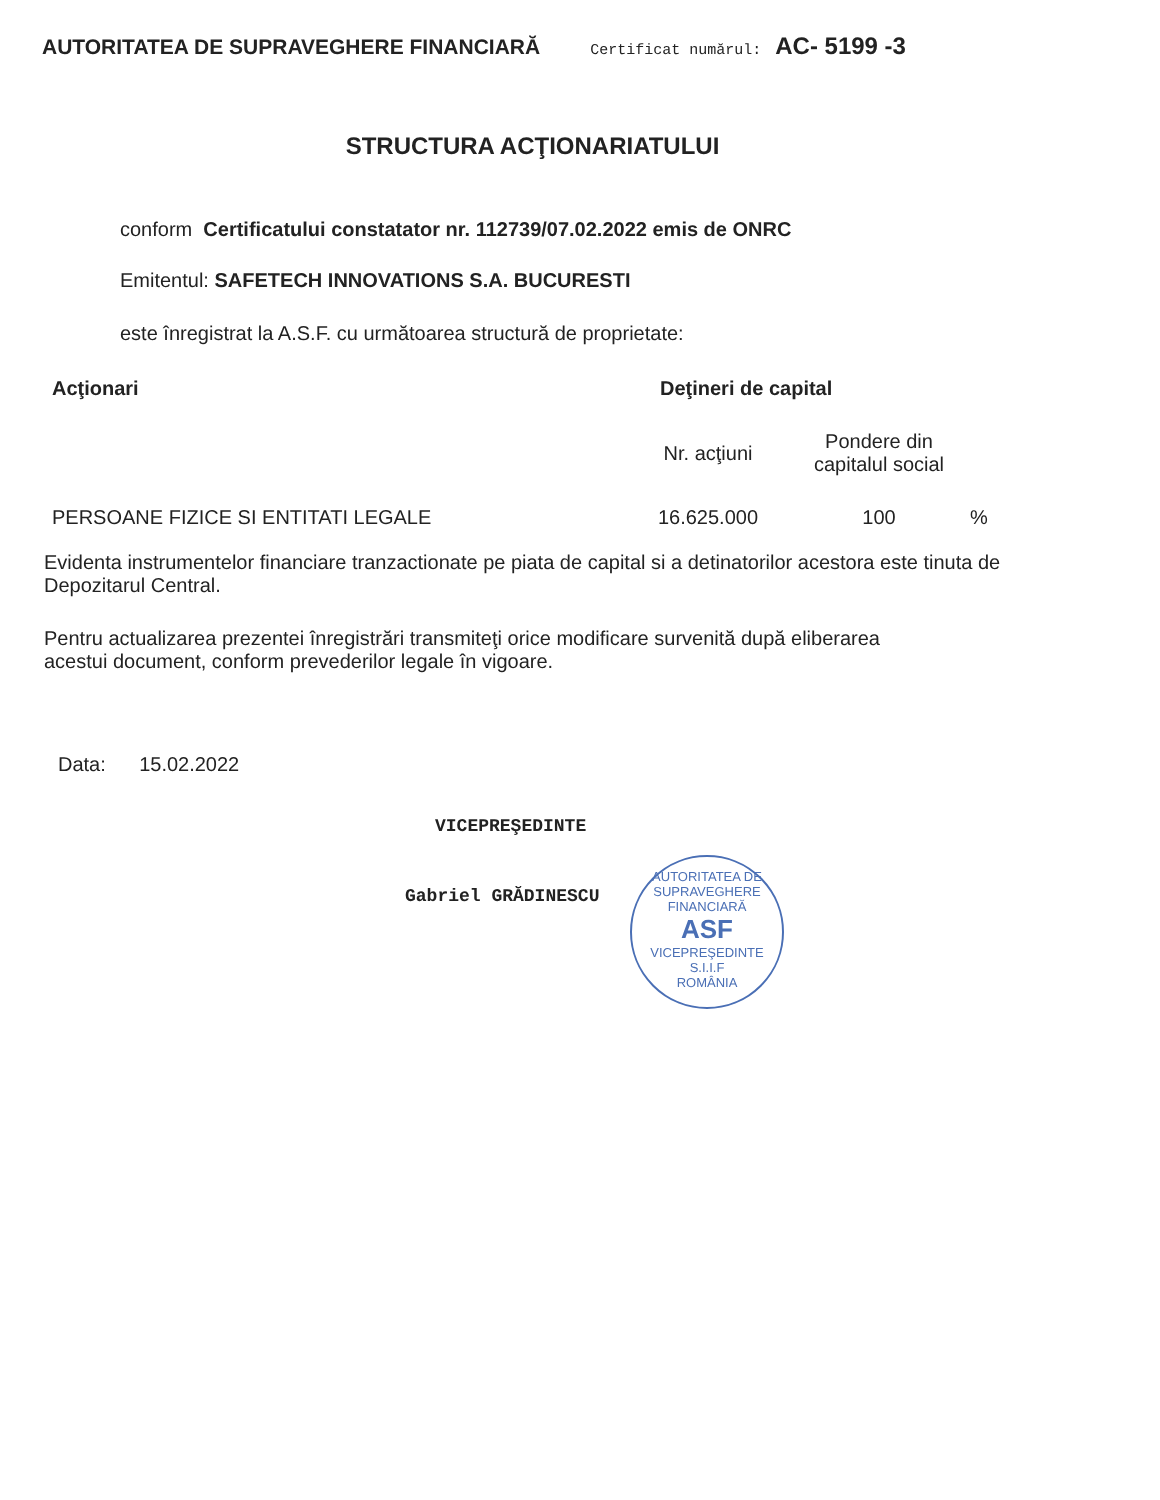AUTORITATEA DE SUPRAVEGHERE FINANCIARĂ Certificat numărul: AC- 5199 -3
STRUCTURA ACŢIONARIATULUI
conform Certificatului constatator nr. 112739/07.02.2022 emis de ONRC
Emitentul: SAFETECH INNOVATIONS S.A. BUCURESTI
este înregistrat la A.S.F. cu următoarea structură de proprietate:
| Acţionari | Deţineri de capital | | |
| --- | --- | --- | --- |
| | Nr. acţiuni | Pondere din capitalul social | |
| PERSOANE FIZICE SI ENTITATI LEGALE | 16.625.000 | 100 | % |
Evidenta instrumentelor financiare tranzactionate pe piata de capital si a detinatorilor acestora este tinuta de Depozitarul Central.
Pentru actualizarea prezentei înregistrări transmiteţi orice modificare survenită după eliberarea acestui document, conform prevederilor legale în vigoare.
Data: 15.02.2022
VICEPREŞEDINTE
Gabriel GRĂDINESCU
AUTORITATEA DE SUPRAVEGHERE FINANCIARĂ
ASF
VICEPREŞEDINTE
S.I.I.F
ROMÂNIA